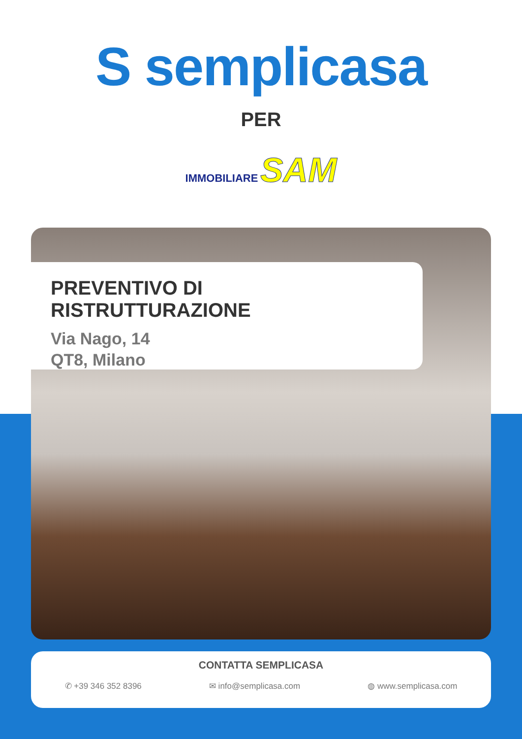S semplicasa
PER
IMMOBILIARE SAM
PREVENTIVO DI RISTRUTTURAZIONE
Via Nago, 14
QT8, Milano
CONTATTA SEMPLICASA
✆ +39 346 352 8396 ✉ info@semplicasa.com ◍ www.semplicasa.com